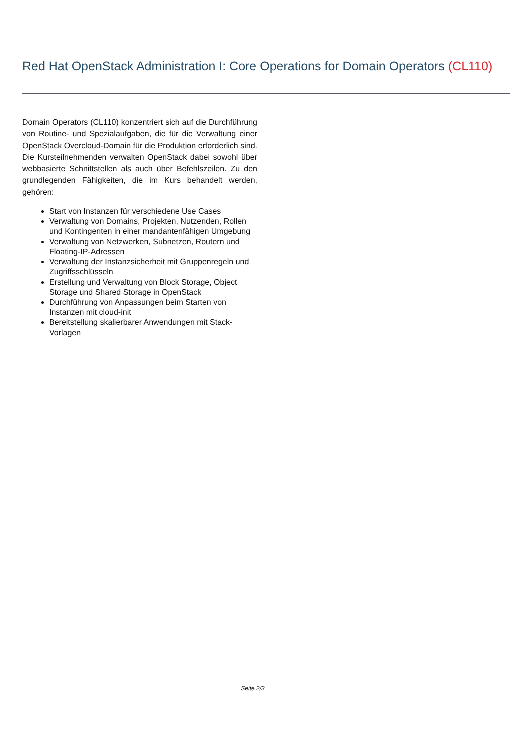Red Hat OpenStack Administration I: Core Operations for Domain Operators (CL110)
Domain Operators (CL110) konzentriert sich auf die Durchführung von Routine- und Spezialaufgaben, die für die Verwaltung einer OpenStack Overcloud-Domain für die Produktion erforderlich sind. Die Kursteilnehmenden verwalten OpenStack dabei sowohl über webbasierte Schnittstellen als auch über Befehlszeilen. Zu den grundlegenden Fähigkeiten, die im Kurs behandelt werden, gehören:
Start von Instanzen für verschiedene Use Cases
Verwaltung von Domains, Projekten, Nutzenden, Rollen und Kontingenten in einer mandantenfähigen Umgebung
Verwaltung von Netzwerken, Subnetzen, Routern und Floating-IP-Adressen
Verwaltung der Instanzsicherheit mit Gruppenregeln und Zugriffsschlüsseln
Erstellung und Verwaltung von Block Storage, Object Storage und Shared Storage in OpenStack
Durchführung von Anpassungen beim Starten von Instanzen mit cloud-init
Bereitstellung skalierbarer Anwendungen mit Stack-Vorlagen
Seite 2/3